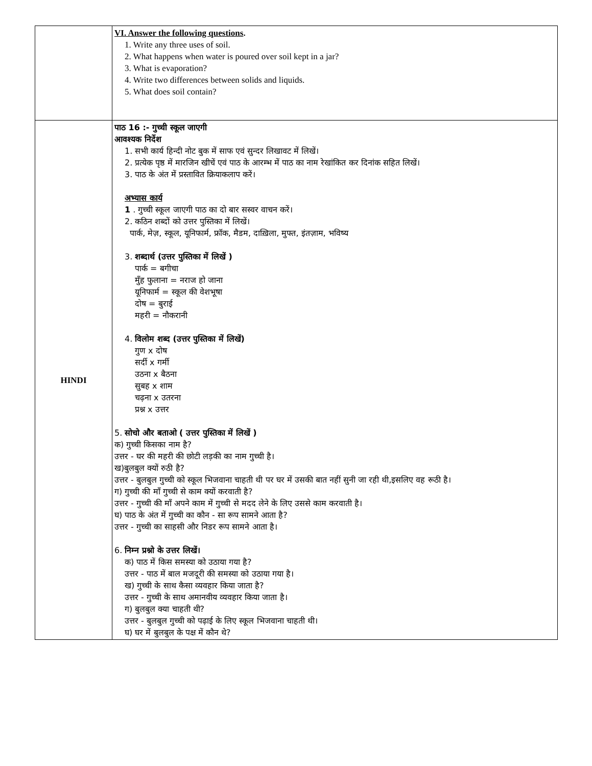| | VI. Answer the following questions . 1. Write any three uses of soil. 2. What happens when water is poured over soil kept in a jar? 3. What is evaporation? 4. Write two differences between solids and liquids. 5. What does soil contain? |
| HINDI | पाठ 16 :- गुच्ची स्कूल जाएगी आवश्यक निर्देश 1. सभी कार्य हिन्दी नोट बुक में साफ एवं सुन्दर लिखावट में लिखें। 2. प्रत्येक पृष्ठ में मारजिन खीचें एवं पाठ के आरम्भ में पाठ का नाम रेखांकित कर दिनांक सहित लिखें। 3. पाठ के अंत में प्रस्तावित क्रियाकलाप करें। अभ्यास कार्य 1 . गुच्ची स्कूल जाएगी पाठ का दो बार सस्वर वाचन करें। 2. कठिन शब्दों को उत्तर पुस्तिका में लिखें। पार्क, मेज़, स्कूल, यूनिफार्म, फ्रॉक, मैडम, दाख़िला, मुफ्त, इंतज़ाम, भविष्य 3. शब्दार्थ (उत्तर पुस्तिका में लिखें ) पार्क = बगीचा मुँह फुलाना = नराज हो जाना यूनिफार्म = स्कूल की वेशभूषा दोष = बुराई महरी = नौकरानी 4. विलोम शब्द (उत्तर पुस्तिका में लिखें) गुण x दोष सर्दी x गर्मी उठना x बैठना सुबह x शाम चढ़ना x उतरना प्रश्न x उत्तर 5. सोचो और बताओ ( उत्तर पुस्तिका में लिखें ) क) गुच्ची किसका नाम है? उत्तर - घर की महरी की छोटी लड़की का नाम गुच्ची है। ख)बुलबुल क्यों रुठी है? उत्तर - बुलबुल गुच्ची को स्कूल भिजवाना चाहती थी पर घर में उसकी बात नहीं सुनी जा रही थी,इसलिए वह रूठी है। ग) गुच्ची की माँ गुच्ची से काम क्यों करवाती है? उत्तर - गुच्ची की माँ अपने काम में गुच्ची से मदद लेने के लिए उससे काम करवाती है। घ) पाठ के अंत में गुच्ची का कौन - सा रूप सामने आता है? उत्तर - गुच्ची का साहसी और निडर रूप सामने आता है। 6. निम्न प्रश्नो के उत्तर लिखें। क) पाठ में किस समस्या को उठाया गया है? उत्तर - पाठ में बाल मजदूरी की समस्या को उठाया गया है। ख) गुच्ची के साथ कैसा व्यवहार किया जाता है? उत्तर - गुच्ची के साथ अमानवीय व्यवहार किया जाता है। ग) बुलबुल क्या चाहती थी? उत्तर - बुलबुल गुच्ची को पढ़ाई के लिए स्कूल भिजवाना चाहती थी। घ) घर में बुलबुल के पक्ष में कौन थे? |